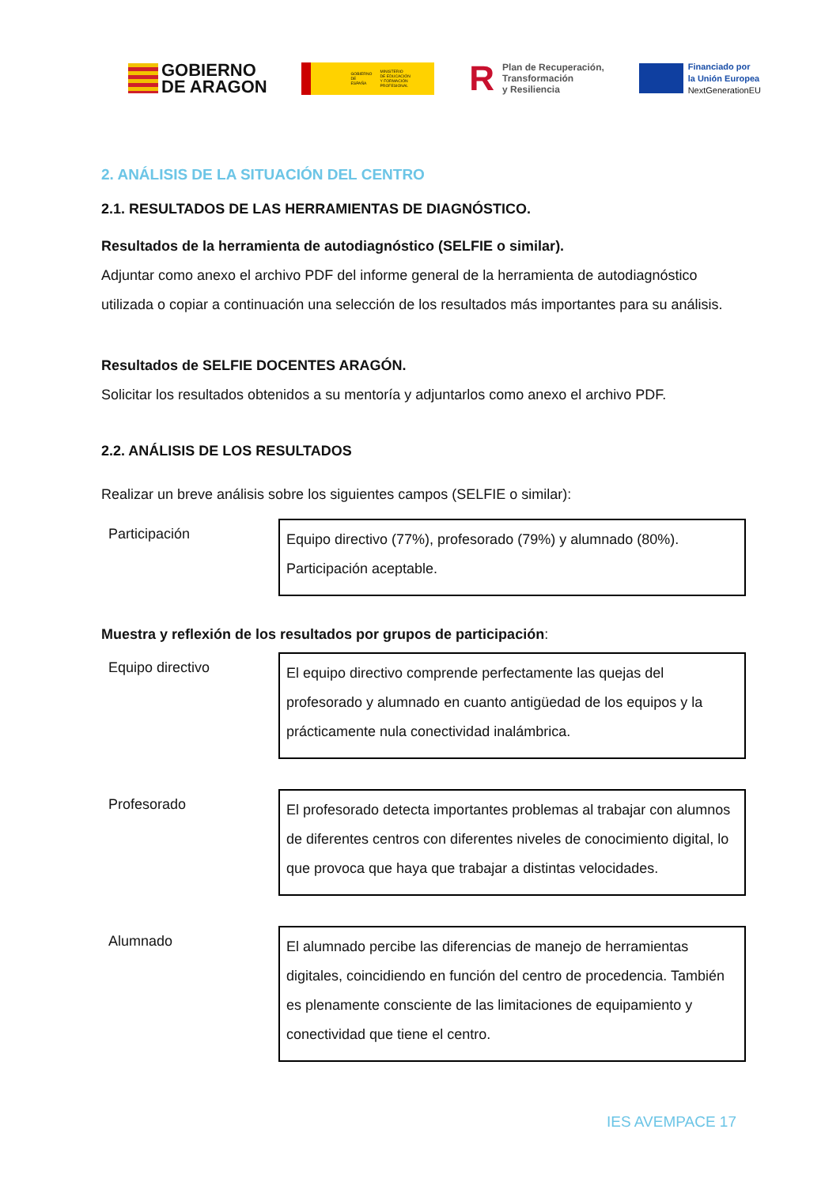GOBIERNO
DE ARAGON
GOBIERNO
DE ESPAÑA MINISTERIO
DE EDUCACIÓN
Y FORMACIÓN PROFESIONAL
R Plan de Recuperación,
Transformación
y Resiliencia
Financiado por
la Unión Europea
NextGenerationEU
2. ANÁLISIS DE LA SITUACIÓN DEL CENTRO
2.1. RESULTADOS DE LAS HERRAMIENTAS DE DIAGNÓSTICO.
Resultados de la herramienta de autodiagnóstico (SELFIE o similar).
Adjuntar como anexo el archivo PDF del informe general de la herramienta de autodiagnóstico utilizada o copiar a continuación una selección de los resultados más importantes para su análisis.
Resultados de SELFIE DOCENTES ARAGÓN.
Solicitar los resultados obtenidos a su mentoría y adjuntarlos como anexo el archivo PDF.
2.2. ANÁLISIS DE LOS RESULTADOS
Realizar un breve análisis sobre los siguientes campos (SELFIE o similar):
| Participación | Equipo directivo (77%), profesorado (79%) y alumnado (80%). Participación aceptable. |
Muestra y reflexión de los resultados por grupos de participación:
| Equipo directivo | El equipo directivo comprende perfectamente las quejas del profesorado y alumnado en cuanto antigüedad de los equipos y la prácticamente nula conectividad inalámbrica. |
| Profesorado | El profesorado detecta importantes problemas al trabajar con alumnos de diferentes centros con diferentes niveles de conocimiento digital, lo que provoca que haya que trabajar a distintas velocidades. |
| Alumnado | El alumnado percibe las diferencias de manejo de herramientas digitales, coincidiendo en función del centro de procedencia. También es plenamente consciente de las limitaciones de equipamiento y conectividad que tiene el centro. |
IES AVEMPACE 17